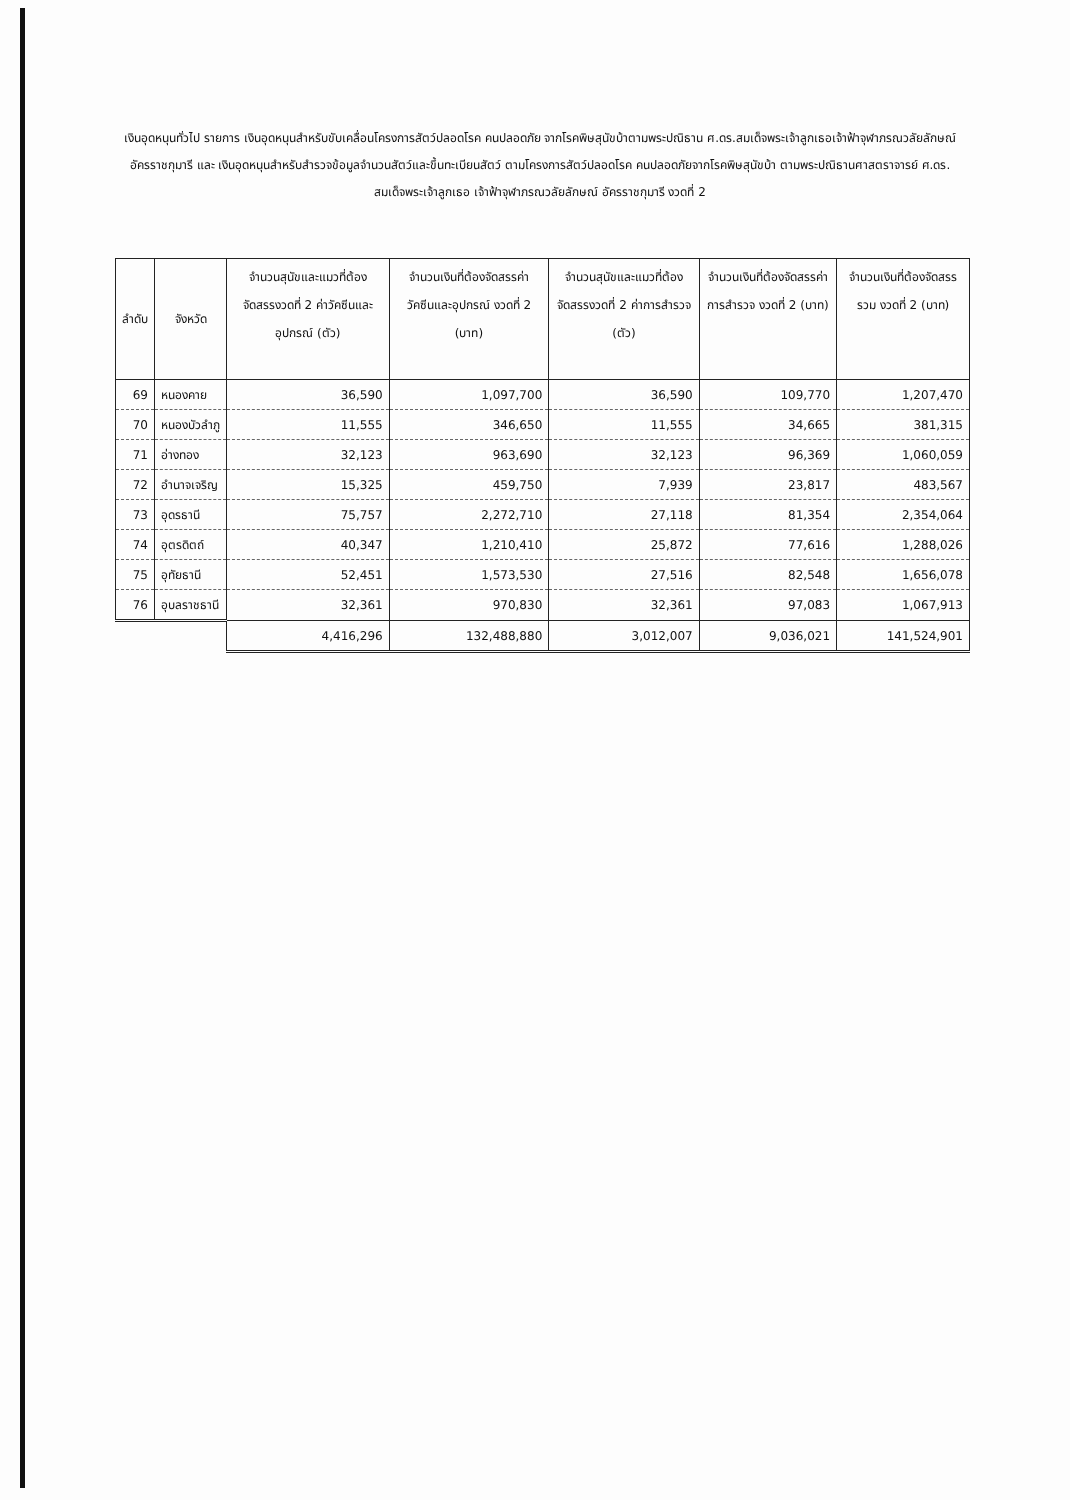เงินอุดหนุนทั่วไป รายการ เงินอุดหนุนสำหรับขับเคลื่อนโครงการสัตว์ปลอดโรค คนปลอดภัย จากโรคพิษสุนัขบ้าตามพระปณิธาน ศ.ดร.สมเด็จพระเจ้าลูกเธอเจ้าฟ้าจุฬาภรณวลัยลักษณ์ อัครราชกุมารี และ เงินอุดหนุนสำหรับสำรวจข้อมูลจำนวนสัตว์และขึ้นทะเบียนสัตว์ ตามโครงการสัตว์ปลอดโรค คนปลอดภัยจากโรคพิษสุนัขบ้า ตามพระปณิธานศาสตราจารย์ ศ.ดร. สมเด็จพระเจ้าลูกเธอ เจ้าฟ้าจุฬาภรณวลัยลักษณ์ อัครราชกุมารี งวดที่ 2
| ลำดับ | จังหวัด | จำนวนสุนัขและแมวที่ต้องจัดสรรงวดที่ 2 ค่าวัคซีนและอุปกรณ์ (ตัว) | จำนวนเงินที่ต้องจัดสรรค่าวัคซีนและอุปกรณ์ งวดที่ 2 (บาท) | จำนวนสุนัขและแมวที่ต้องจัดสรรงวดที่ 2 ค่าการสำรวจ (ตัว) | จำนวนเงินที่ต้องจัดสรรค่าการสำรวจ งวดที่ 2 (บาท) | จำนวนเงินที่ต้องจัดสรรรวม งวดที่ 2 (บาท) |
| --- | --- | --- | --- | --- | --- | --- |
| 69 | หนองคาย | 36,590 | 1,097,700 | 36,590 | 109,770 | 1,207,470 |
| 70 | หนองบัวลำภู | 11,555 | 346,650 | 11,555 | 34,665 | 381,315 |
| 71 | อ่างทอง | 32,123 | 963,690 | 32,123 | 96,369 | 1,060,059 |
| 72 | อำนาจเจริญ | 15,325 | 459,750 | 7,939 | 23,817 | 483,567 |
| 73 | อุดรธานี | 75,757 | 2,272,710 | 27,118 | 81,354 | 2,354,064 |
| 74 | อุตรดิตถ์ | 40,347 | 1,210,410 | 25,872 | 77,616 | 1,288,026 |
| 75 | อุทัยธานี | 52,451 | 1,573,530 | 27,516 | 82,548 | 1,656,078 |
| 76 | อุบลราชธานี | 32,361 | 970,830 | 32,361 | 97,083 | 1,067,913 |
| | | 4,416,296 | 132,488,880 | 3,012,007 | 9,036,021 | 141,524,901 |